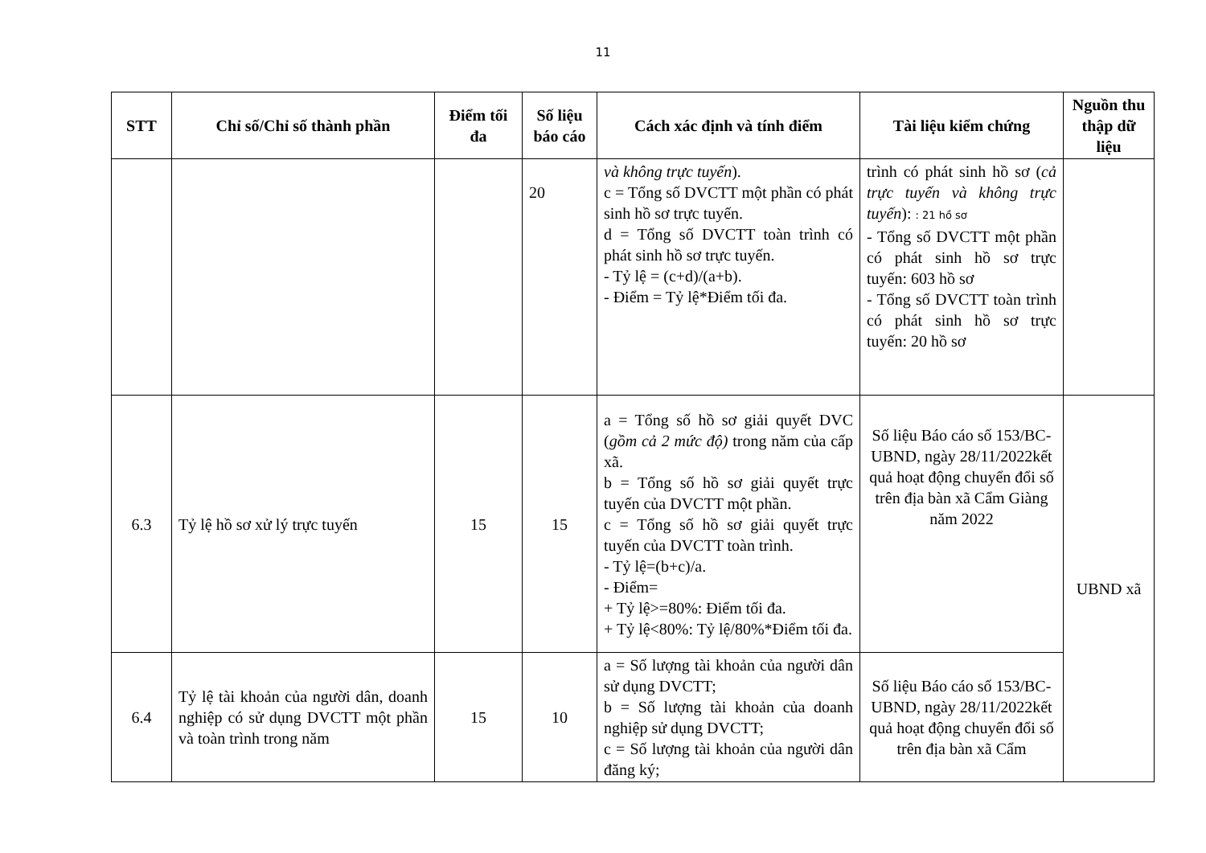11
| STT | Chỉ số/Chỉ số thành phần | Điểm tối đa | Số liệu báo cáo | Cách xác định và tính điểm | Tài liệu kiểm chứng | Nguồn thu thập dữ liệu |
| --- | --- | --- | --- | --- | --- | --- |
| | | | 20 | và không trực tuyến ). c = Tổng số DVCTT một phần có phát sinh hồ sơ trực tuyến. d = Tổng số DVCTT toàn trình có phát sinh hồ sơ trực tuyến. - Tỷ lệ = (c+d)/(a+b). - Điểm = Tỷ lệ*Điểm tối đa. | trình có phát sinh hồ sơ ( cả trực tuyến và không trực tuyến ): : 21 hồ sơ - Tổng số DVCTT một phần có phát sinh hồ sơ trực tuyến: 603 hồ sơ - Tổng số DVCTT toàn trình có phát sinh hồ sơ trực tuyến: 20 hồ sơ | |
| 6.3 | Tỷ lệ hồ sơ xử lý trực tuyến | 15 | 15 | a = Tổng số hồ sơ giải quyết DVC ( gồm cả 2 mức độ) trong năm của cấp xã. b = Tổng số hồ sơ giải quyết trực tuyến của DVCTT một phần. c = Tổng số hồ sơ giải quyết trực tuyến của DVCTT toàn trình. - Tỷ lệ=(b+c)/a. - Điểm= + Tỷ lệ>=80%: Điểm tối đa. + Tỷ lệ<80%: Tỷ lệ/80%*Điểm tối đa. | Số liệu Báo cáo số 153/BC-UBND, ngày 28/11/2022kết quả hoạt động chuyển đổi số trên địa bàn xã Cẩm Giàng năm 2022 | UBND xã |
| 6.4 | Tỷ lệ tài khoản của người dân, doanh nghiệp có sử dụng DVCTT một phần và toàn trình trong năm | 15 | 10 | a = Số lượng tài khoản của người dân sử dụng DVCTT; b = Số lượng tài khoản của doanh nghiệp sử dụng DVCTT; c = Số lượng tài khoản của người dân đăng ký; | Số liệu Báo cáo số 153/BC-UBND, ngày 28/11/2022kết quả hoạt động chuyển đổi số trên địa bàn xã Cẩm | |